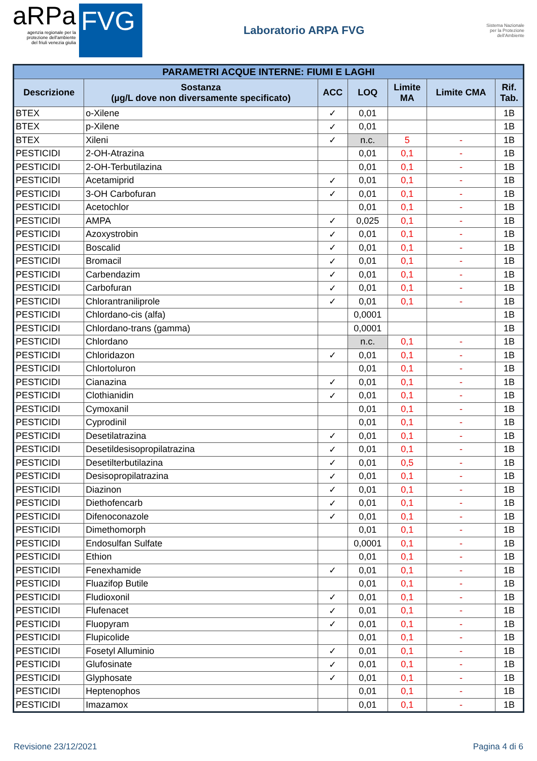aRPa
agenzia regionale per la
protezione dell'ambiente
del friuli venezia giulia
FVG
Laboratorio ARPA FVG
Sistema Nazionale
per la Protezione
dell'Ambiente
| PARAMETRI ACQUE INTERNE: FIUMI E LAGHI | | | | | | |
| Descrizione | Sostanza (µg/L dove non diversamente specificato) | ACC | LOQ | Limite MA | Limite CMA | Rif. Tab. |
| BTEX | o-Xilene | ✓ | 0,01 | | | 1B |
| BTEX | p-Xilene | ✓ | 0,01 | | | 1B |
| BTEX | Xileni | ✓ | n.c. | 5 | - | 1B |
| PESTICIDI | 2-OH-Atrazina | | 0,01 | 0,1 | - | 1B |
| PESTICIDI | 2-OH-Terbutilazina | | 0,01 | 0,1 | - | 1B |
| PESTICIDI | Acetamiprid | ✓ | 0,01 | 0,1 | - | 1B |
| PESTICIDI | 3-OH Carbofuran | ✓ | 0,01 | 0,1 | - | 1B |
| PESTICIDI | Acetochlor | | 0,01 | 0,1 | - | 1B |
| PESTICIDI | AMPA | ✓ | 0,025 | 0,1 | - | 1B |
| PESTICIDI | Azoxystrobin | ✓ | 0,01 | 0,1 | - | 1B |
| PESTICIDI | Boscalid | ✓ | 0,01 | 0,1 | - | 1B |
| PESTICIDI | Bromacil | ✓ | 0,01 | 0,1 | - | 1B |
| PESTICIDI | Carbendazim | ✓ | 0,01 | 0,1 | - | 1B |
| PESTICIDI | Carbofuran | ✓ | 0,01 | 0,1 | - | 1B |
| PESTICIDI | Chlorantraniliprole | ✓ | 0,01 | 0,1 | - | 1B |
| PESTICIDI | Chlordano-cis (alfa) | | 0,0001 | | | 1B |
| PESTICIDI | Chlordano-trans (gamma) | | 0,0001 | | | 1B |
| PESTICIDI | Chlordano | | n.c. | 0,1 | - | 1B |
| PESTICIDI | Chloridazon | ✓ | 0,01 | 0,1 | - | 1B |
| PESTICIDI | Chlortoluron | | 0,01 | 0,1 | - | 1B |
| PESTICIDI | Cianazina | ✓ | 0,01 | 0,1 | - | 1B |
| PESTICIDI | Clothianidin | ✓ | 0,01 | 0,1 | - | 1B |
| PESTICIDI | Cymoxanil | | 0,01 | 0,1 | - | 1B |
| PESTICIDI | Cyprodinil | | 0,01 | 0,1 | - | 1B |
| PESTICIDI | Desetilatrazina | ✓ | 0,01 | 0,1 | - | 1B |
| PESTICIDI | Desetildesisopropilatrazina | ✓ | 0,01 | 0,1 | - | 1B |
| PESTICIDI | Desetilterbutilazina | ✓ | 0,01 | 0,5 | - | 1B |
| PESTICIDI | Desisopropilatrazina | ✓ | 0,01 | 0,1 | - | 1B |
| PESTICIDI | Diazinon | ✓ | 0,01 | 0,1 | - | 1B |
| PESTICIDI | Diethofencarb | ✓ | 0,01 | 0,1 | - | 1B |
| PESTICIDI | Difenoconazole | ✓ | 0,01 | 0,1 | - | 1B |
| PESTICIDI | Dimethomorph | | 0,01 | 0,1 | - | 1B |
| PESTICIDI | Endosulfan Sulfate | | 0,0001 | 0,1 | - | 1B |
| PESTICIDI | Ethion | | 0,01 | 0,1 | - | 1B |
| PESTICIDI | Fenexhamide | ✓ | 0,01 | 0,1 | - | 1B |
| PESTICIDI | Fluazifop Butile | | 0,01 | 0,1 | - | 1B |
| PESTICIDI | Fludioxonil | ✓ | 0,01 | 0,1 | - | 1B |
| PESTICIDI | Flufenacet | ✓ | 0,01 | 0,1 | - | 1B |
| PESTICIDI | Fluopyram | ✓ | 0,01 | 0,1 | - | 1B |
| PESTICIDI | Flupicolide | | 0,01 | 0,1 | - | 1B |
| PESTICIDI | Fosetyl Alluminio | ✓ | 0,01 | 0,1 | - | 1B |
| PESTICIDI | Glufosinate | ✓ | 0,01 | 0,1 | - | 1B |
| PESTICIDI | Glyphosate | ✓ | 0,01 | 0,1 | - | 1B |
| PESTICIDI | Heptenophos | | 0,01 | 0,1 | - | 1B |
| PESTICIDI | Imazamox | | 0,01 | 0,1 | - | 1B |
Revisione 23/12/2021 Pagina 4 di 6